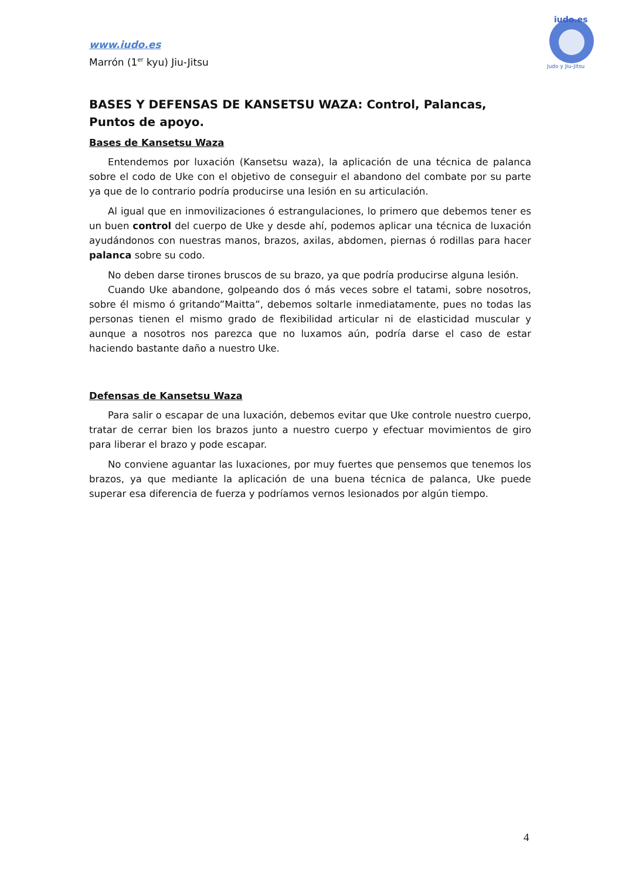www.iudo.es
Marrón (1<sup>er</sup> kyu) Jiu-Jitsu
iudo.es
Judo y Jiu-Jitsu
BASES Y DEFENSAS DE KANSETSU WAZA: Control, Palancas, Puntos de apoyo.
Bases de Kansetsu Waza
Entendemos por luxación (Kansetsu waza), la aplicación de una técnica de palanca sobre el codo de Uke con el objetivo de conseguir el abandono del combate por su parte ya que de lo contrario podría producirse una lesión en su articulación.
Al igual que en inmovilizaciones ó estrangulaciones, lo primero que debemos tener es un buen control del cuerpo de Uke y desde ahí, podemos aplicar una técnica de luxación ayudándonos con nuestras manos, brazos, axilas, abdomen, piernas ó rodillas para hacer palanca sobre su codo.
No deben darse tirones bruscos de su brazo, ya que podría producirse alguna lesión.
Cuando Uke abandone, golpeando dos ó más veces sobre el tatami, sobre nosotros, sobre él mismo ó gritando”Maitta”, debemos soltarle inmediatamente, pues no todas las personas tienen el mismo grado de flexibilidad articular ni de elasticidad muscular y aunque a nosotros nos parezca que no luxamos aún, podría darse el caso de estar haciendo bastante daño a nuestro Uke.
Defensas de Kansetsu Waza
Para salir o escapar de una luxación, debemos evitar que Uke controle nuestro cuerpo, tratar de cerrar bien los brazos junto a nuestro cuerpo y efectuar movimientos de giro para liberar el brazo y pode escapar.
No conviene aguantar las luxaciones, por muy fuertes que pensemos que tenemos los brazos, ya que mediante la aplicación de una buena técnica de palanca, Uke puede superar esa diferencia de fuerza y podríamos vernos lesionados por algún tiempo.
4